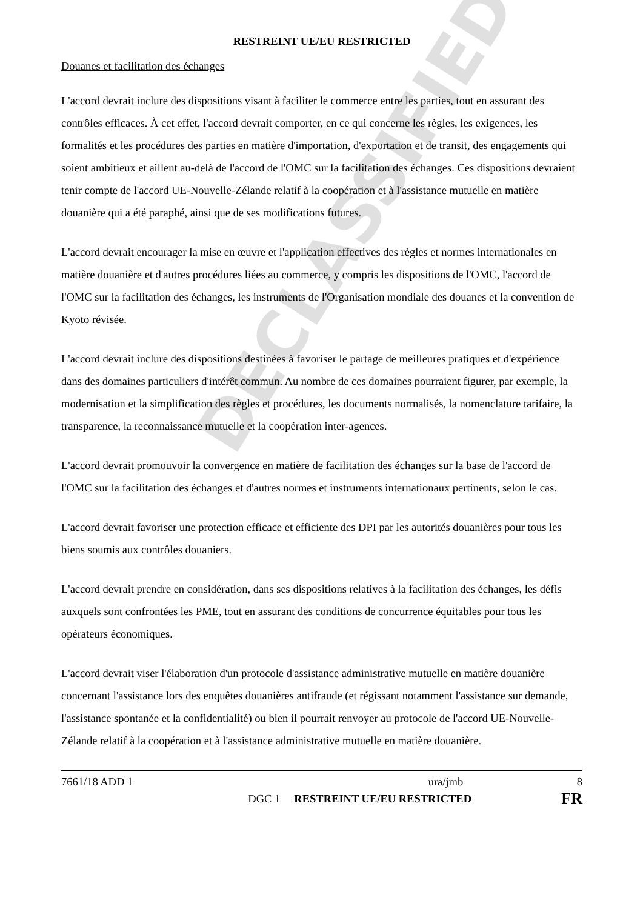DECLASSIFIED
RESTREINT UE/EU RESTRICTED
Douanes et facilitation des échanges
L'accord devrait inclure des dispositions visant à faciliter le commerce entre les parties, tout en assurant des contrôles efficaces. À cet effet, l'accord devrait comporter, en ce qui concerne les règles, les exigences, les formalités et les procédures des parties en matière d'importation, d'exportation et de transit, des engagements qui soient ambitieux et aillent au-delà de l'accord de l'OMC sur la facilitation des échanges. Ces dispositions devraient tenir compte de l'accord UE-Nouvelle-Zélande relatif à la coopération et à l'assistance mutuelle en matière douanière qui a été paraphé, ainsi que de ses modifications futures.
L'accord devrait encourager la mise en œuvre et l'application effectives des règles et normes internationales en matière douanière et d'autres procédures liées au commerce, y compris les dispositions de l'OMC, l'accord de l'OMC sur la facilitation des échanges, les instruments de l'Organisation mondiale des douanes et la convention de Kyoto révisée.
L'accord devrait inclure des dispositions destinées à favoriser le partage de meilleures pratiques et d'expérience dans des domaines particuliers d'intérêt commun. Au nombre de ces domaines pourraient figurer, par exemple, la modernisation et la simplification des règles et procédures, les documents normalisés, la nomenclature tarifaire, la transparence, la reconnaissance mutuelle et la coopération inter-agences.
L'accord devrait promouvoir la convergence en matière de facilitation des échanges sur la base de l'accord de l'OMC sur la facilitation des échanges et d'autres normes et instruments internationaux pertinents, selon le cas.
L'accord devrait favoriser une protection efficace et efficiente des DPI par les autorités douanières pour tous les biens soumis aux contrôles douaniers.
L'accord devrait prendre en considération, dans ses dispositions relatives à la facilitation des échanges, les défis auxquels sont confrontées les PME, tout en assurant des conditions de concurrence équitables pour tous les opérateurs économiques.
L'accord devrait viser l'élaboration d'un protocole d'assistance administrative mutuelle en matière douanière concernant l'assistance lors des enquêtes douanières antifraude (et régissant notamment l'assistance sur demande, l'assistance spontanée et la confidentialité) ou bien il pourrait renvoyer au protocole de l'accord UE-Nouvelle-Zélande relatif à la coopération et à l'assistance administrative mutuelle en matière douanière.
7661/18 ADD 1 ura/jmb 8
DGC 1 RESTREINT UE/EU RESTRICTED FR